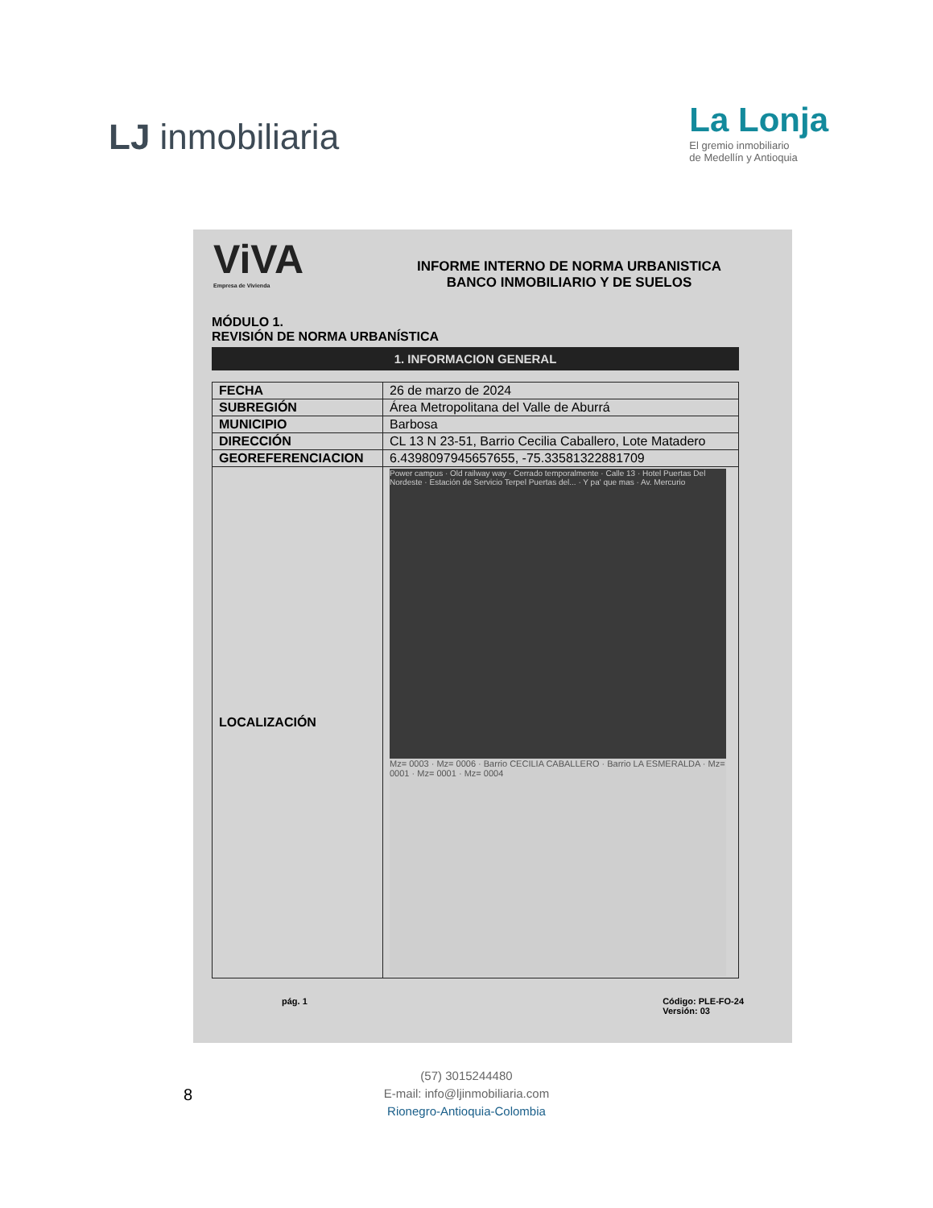LJ inmobiliaria
La Lonja
El gremio inmobiliario
de Medellín y Antioquia
ViVA
Empresa de Vivienda
INFORME INTERNO DE NORMA URBANISTICA
BANCO INMOBILIARIO Y DE SUELOS
MÓDULO 1.
REVISIÓN DE NORMA URBANÍSTICA
1. INFORMACION GENERAL
| FECHA | 26 de marzo de 2024 |
| SUBREGIÓN | Área Metropolitana del Valle de Aburrá |
| MUNICIPIO | Barbosa |
| DIRECCIÓN | CL 13 N 23-51, Barrio Cecilia Caballero, Lote Matadero |
| GEOREFERENCIACION | 6.4398097945657655, -75.33581322881709 |
| LOCALIZACIÓN | Power campus · Old railway way · Cerrado temporalmente · Calle 13 · Hotel Puertas Del Nordeste · Estación de Servicio Terpel Puertas del... · Y pa' que mas · Av. Mercurio Mz= 0003 · Mz= 0006 · Barrio CECILIA CABALLERO · Barrio LA ESMERALDA · Mz= 0001 · Mz= 0001 · Mz= 0004 |
pág. 1 Código: PLE-FO-24
Versión: 03
8
(57) 3015244480
E-mail: info@ljinmobiliaria.com
Rionegro-Antioquia-Colombia